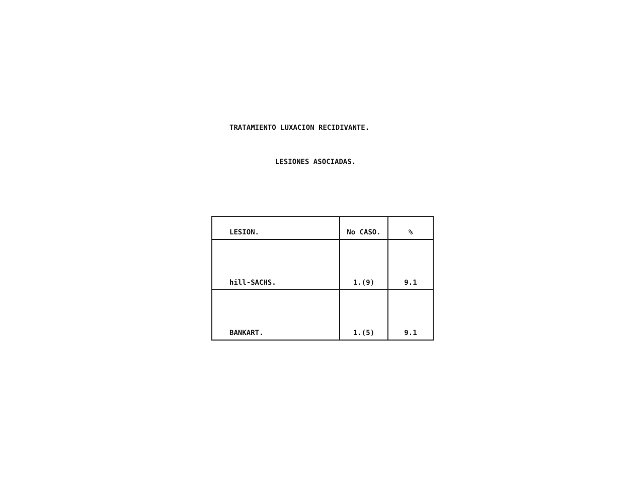TRATAMIENTO LUXACION RECIDIVANTE.
LESIONES ASOCIADAS.
| LESION. | No CASO. | % |
| --- | --- | --- |
| hill-SACHS. | 1.(9) | 9.1 |
| BANKART. | 1.(5) | 9.1 |